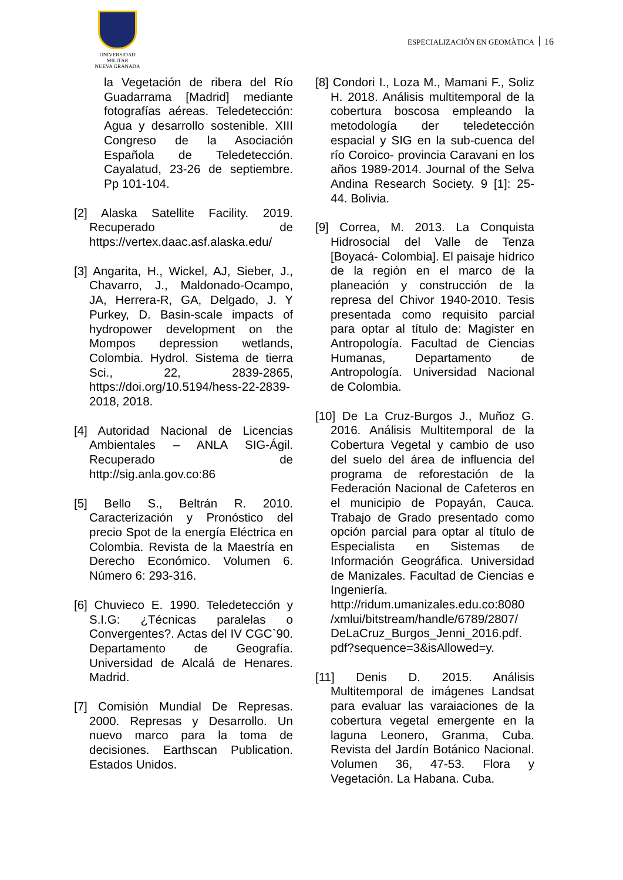UNIVERSIDAD MILITAR
NUEVA GRANADA
ESPECIALIZACIÓN EN GEOMÀTICA 16
la Vegetación de ribera del Río Guadarrama [Madrid] mediante fotografías aéreas. Teledetección: Agua y desarrollo sostenible. XIII Congreso de la Asociación Española de Teledetección. Cayalatud, 23-26 de septiembre. Pp 101-104.
[2] Alaska Satellite Facility. 2019. Recuperado de https://vertex.daac.asf.alaska.edu/
[3] Angarita, H., Wickel, AJ, Sieber, J., Chavarro, J., Maldonado-Ocampo, JA, Herrera-R, GA, Delgado, J. Y Purkey, D. Basin-scale impacts of hydropower development on the Mompos depression wetlands, Colombia. Hydrol. Sistema de tierra Sci., 22, 2839-2865, https://doi.org/10.5194/hess-22-2839-2018, 2018.
[4] Autoridad Nacional de Licencias Ambientales – ANLA SIG-Ágil. Recuperado de http://sig.anla.gov.co:86
[5] Bello S., Beltrán R. 2010. Caracterización y Pronóstico del precio Spot de la energía Eléctrica en Colombia. Revista de la Maestría en Derecho Económico. Volumen 6. Número 6: 293-316.
[6] Chuvieco E. 1990. Teledetección y S.I.G: ¿Técnicas paralelas o Convergentes?. Actas del IV CGC`90. Departamento de Geografía. Universidad de Alcalá de Henares. Madrid.
[7] Comisión Mundial De Represas. 2000. Represas y Desarrollo. Un nuevo marco para la toma de decisiones. Earthscan Publication. Estados Unidos.
[8] Condori I., Loza M., Mamani F., Soliz H. 2018. Análisis multitemporal de la cobertura boscosa empleando la metodología der teledetección espacial y SIG en la sub-cuenca del río Coroico- provincia Caravani en los años 1989-2014. Journal of the Selva Andina Research Society. 9 [1]: 25-44. Bolivia.
[9] Correa, M. 2013. La Conquista Hidrosocial del Valle de Tenza [Boyacá- Colombia]. El paisaje hídrico de la región en el marco de la planeación y construcción de la represa del Chivor 1940-2010. Tesis presentada como requisito parcial para optar al título de: Magister en Antropología. Facultad de Ciencias Humanas, Departamento de Antropología. Universidad Nacional de Colombia.
[10] De La Cruz-Burgos J., Muñoz G. 2016. Análisis Multitemporal de la Cobertura Vegetal y cambio de uso del suelo del área de influencia del programa de reforestación de la Federación Nacional de Cafeteros en el municipio de Popayán, Cauca. Trabajo de Grado presentado como opción parcial para optar al título de Especialista en Sistemas de Información Geográfica. Universidad de Manizales. Facultad de Ciencias e Ingeniería. http://ridum.umanizales.edu.co:8080 /xmlui/bitstream/handle/6789/2807/ DeLaCruz_Burgos_Jenni_2016.pdf. pdf?sequence=3&isAllowed=y.
[11] Denis D. 2015. Análisis Multitemporal de imágenes Landsat para evaluar las varaiaciones de la cobertura vegetal emergente en la laguna Leonero, Granma, Cuba. Revista del Jardín Botánico Nacional. Volumen 36, 47-53. Flora y Vegetación. La Habana. Cuba.